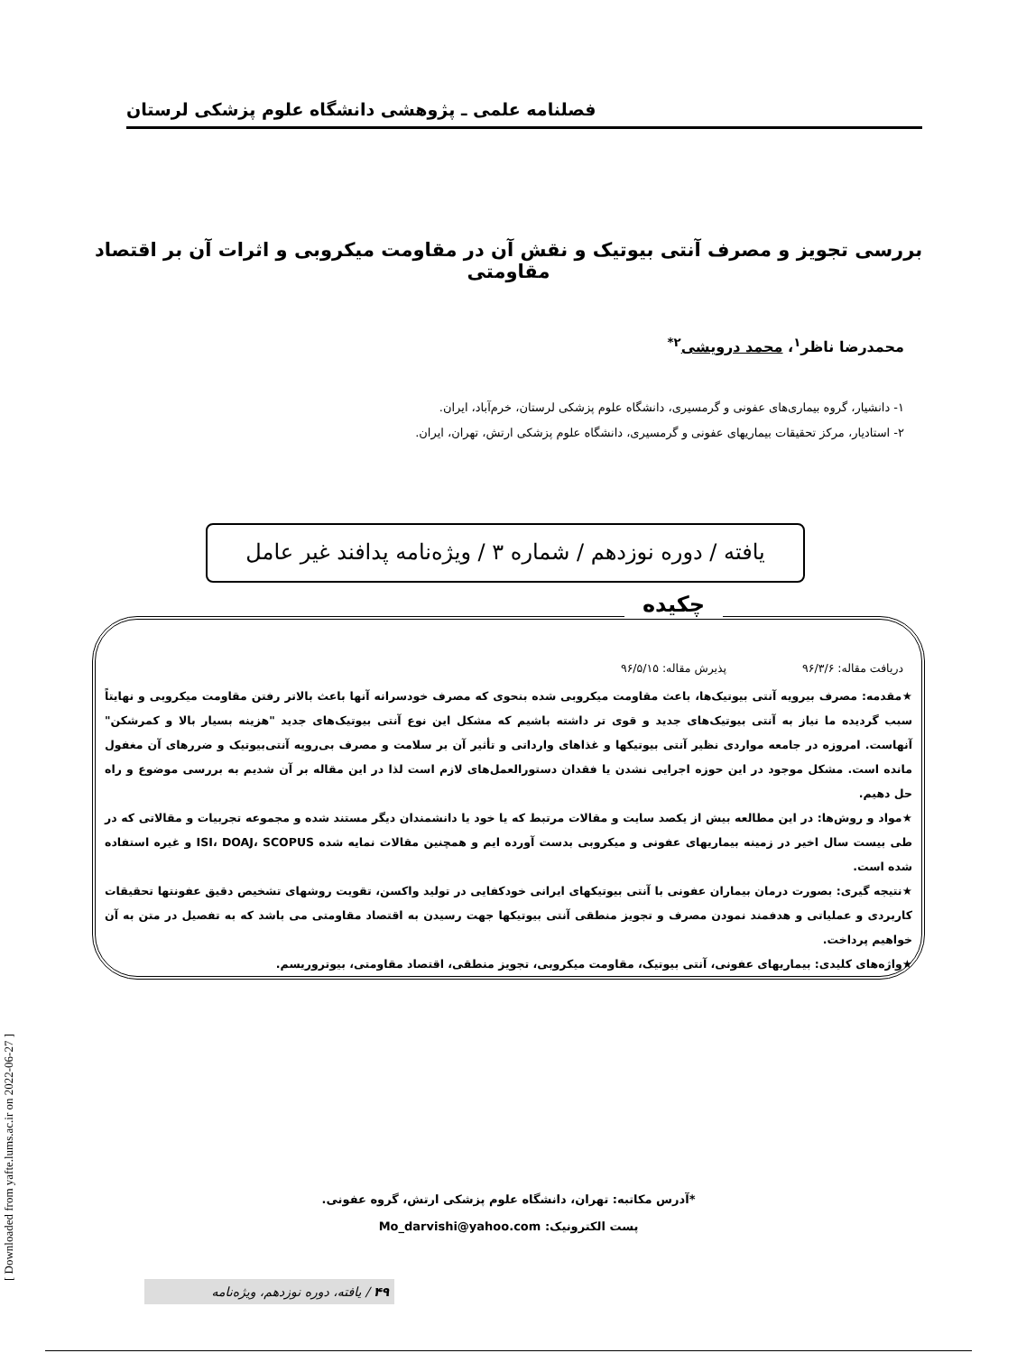فصلنامه علمی ـ پژوهشی دانشگاه علوم پزشکی لرستان
بررسی تجویز و مصرف آنتی بیوتیک و نقش آن در مقاومت میکروبی و اثرات آن بر اقتصاد مقاومتی
محمدرضا ناظر<sup>۱</sup>، محمد درویشی<sup>۲*</sup>
۱- دانشیار، گروه بیماری‌های عفونی و گرمسیری، دانشگاه علوم پزشکی لرستان، خرم‌آباد، ایران.
۲- استادیار، مرکز تحقیقات بیماریهای عفونی و گرمسیری، دانشگاه علوم پزشکی ارتش، تهران، ایران.
یافته / دوره نوزدهم / شماره ۳ / ویژه‌نامه پدافند غیر عامل
چکیده
دریافت مقاله: ۹۶/۳/۶ پذیرش مقاله: ۹۶/۵/۱۵
★مقدمه: مصرف بیرویه آنتی بیوتیک‌ها، باعث مقاومت میکروبی شده بنحوی که مصرف خودسرانه آنها باعث بالاتر رفتن مقاومت میکروبی و نهایتاً سبب گردیده ما نیاز به آنتی بیوتیک‌های جدید و قوی تر داشته باشیم که مشکل این نوع آنتی بیوتیک‌های جدید "هزینه بسیار بالا و کمرشکن" آنهاست. امروزه در جامعه مواردی نظیر آنتی بیوتیکها و غذاهای وارداتی و تأثیر آن بر سلامت و مصرف بی‌رویه آنتی‌بیوتیک و ضررهای آن مغفول مانده است. مشکل موجود در این حوزه اجرایی نشدن یا فقدان دستورالعمل‌های لازم است لذا در این مقاله بر آن شدیم به بررسی موضوع و راه حل دهیم.
★مواد و روش‌ها: در این مطالعه بیش از یکصد سایت و مقالات مرتبط که یا خود یا دانشمندان دیگر مستند شده و مجموعه تجربیات و مقالاتی که در طی بیست سال اخیر در زمینه بیماریهای عفونی و میکروبی بدست آورده ایم و همچنین مقالات نمایه شده ISI، DOAJ، SCOPUS و غیره استفاده شده است.
★نتیجه گیری: بصورت درمان بیماران عفونی با آنتی بیوتیکهای ایرانی خودکفایی در تولید واکسن، تقویت روشهای تشخیص دقیق عفونتها تحقیقات کاربردی و عملیاتی و هدفمند نمودن مصرف و تجویز منطقی آنتی بیوتیکها جهت رسیدن به اقتصاد مقاومتی می باشد که به تفصیل در متن به آن خواهیم پرداخت.
★واژه‌های کلیدی: بیماریهای عفونی، آنتی بیوتیک، مقاومت میکروبی، تجویز منطقی، اقتصاد مقاومتی، بیوتروریسم.
*آدرس مکاتبه: تهران، دانشگاه علوم پزشکی ارتش، گروه عفونی.
پست الکترونیک: Mo_darvishi@yahoo.com
[ Downloaded from yafte.lums.ac.ir on 2022-06-27 ]
۴۹ / یافته، دوره نوزدهم، ویژه‌نامه